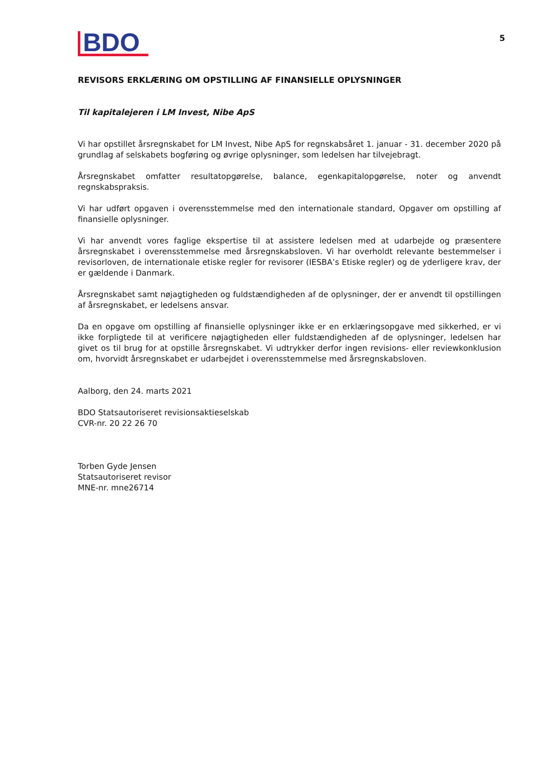BDO
5
REVISORS ERKLÆRING OM OPSTILLING AF FINANSIELLE OPLYSNINGER
Til kapitalejeren i LM Invest, Nibe ApS
Vi har opstillet årsregnskabet for LM Invest, Nibe ApS for regnskabsåret 1. januar - 31. december 2020 på grundlag af selskabets bogføring og øvrige oplysninger, som ledelsen har tilvejebragt.
Årsregnskabet omfatter resultatopgørelse, balance, egenkapitalopgørelse, noter og anvendt regnskabspraksis.
Vi har udført opgaven i overensstemmelse med den internationale standard, Opgaver om opstilling af finansielle oplysninger.
Vi har anvendt vores faglige ekspertise til at assistere ledelsen med at udarbejde og præsentere årsregnskabet i overensstemmelse med årsregnskabsloven. Vi har overholdt relevante bestemmelser i revisorloven, de internationale etiske regler for revisorer (IESBA’s Etiske regler) og de yderligere krav, der er gældende i Danmark.
Årsregnskabet samt nøjagtigheden og fuldstændigheden af de oplysninger, der er anvendt til opstillingen af årsregnskabet, er ledelsens ansvar.
Da en opgave om opstilling af finansielle oplysninger ikke er en erklæringsopgave med sikkerhed, er vi ikke forpligtede til at verificere nøjagtigheden eller fuldstændigheden af de oplysninger, ledelsen har givet os til brug for at opstille årsregnskabet. Vi udtrykker derfor ingen revisions- eller reviewkonklusion om, hvorvidt årsregnskabet er udarbejdet i overensstemmelse med årsregnskabsloven.
Aalborg, den 24. marts 2021
BDO Statsautoriseret revisionsaktieselskab
CVR-nr. 20 22 26 70
Torben Gyde Jensen
Statsautoriseret revisor
MNE-nr. mne26714